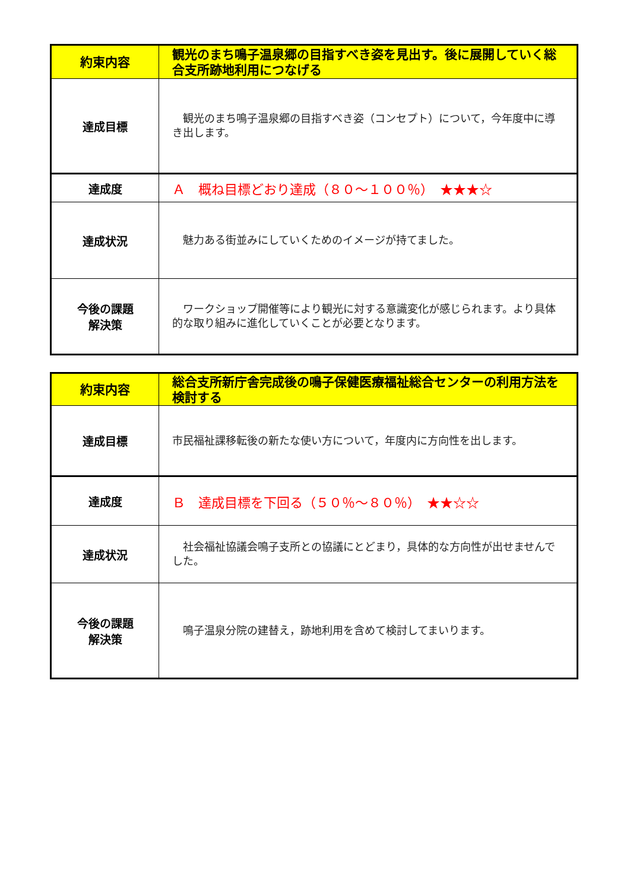| 約束内容 | 観光のまち鳴子温泉郷の目指すべき姿を見出す。後に展開していく総合支所跡地利用につなげる |
| 達成目標 | 観光のまち鳴子温泉郷の目指すべき姿（コンセプト）について，今年度中に導き出します。 |
| 達成度 | Ａ 概ね目標どおり達成（８０～１００％） ★★★☆ |
| 達成状況 | 魅力ある街並みにしていくためのイメージが持てました。 |
| 今後の課題 解決策 | ワークショップ開催等により観光に対する意識変化が感じられます。より具体的な取り組みに進化していくことが必要となります。 |
| 約束内容 | 総合支所新庁舎完成後の鳴子保健医療福祉総合センターの利用方法を検討する |
| 達成目標 | 市民福祉課移転後の新たな使い方について，年度内に方向性を出します。 |
| 達成度 | Ｂ 達成目標を下回る（５０％～８０％） ★★☆☆ |
| 達成状況 | 社会福祉協議会鳴子支所との協議にとどまり，具体的な方向性が出せませんでした。 |
| 今後の課題 解決策 | 鳴子温泉分院の建替え，跡地利用を含めて検討してまいります。 |